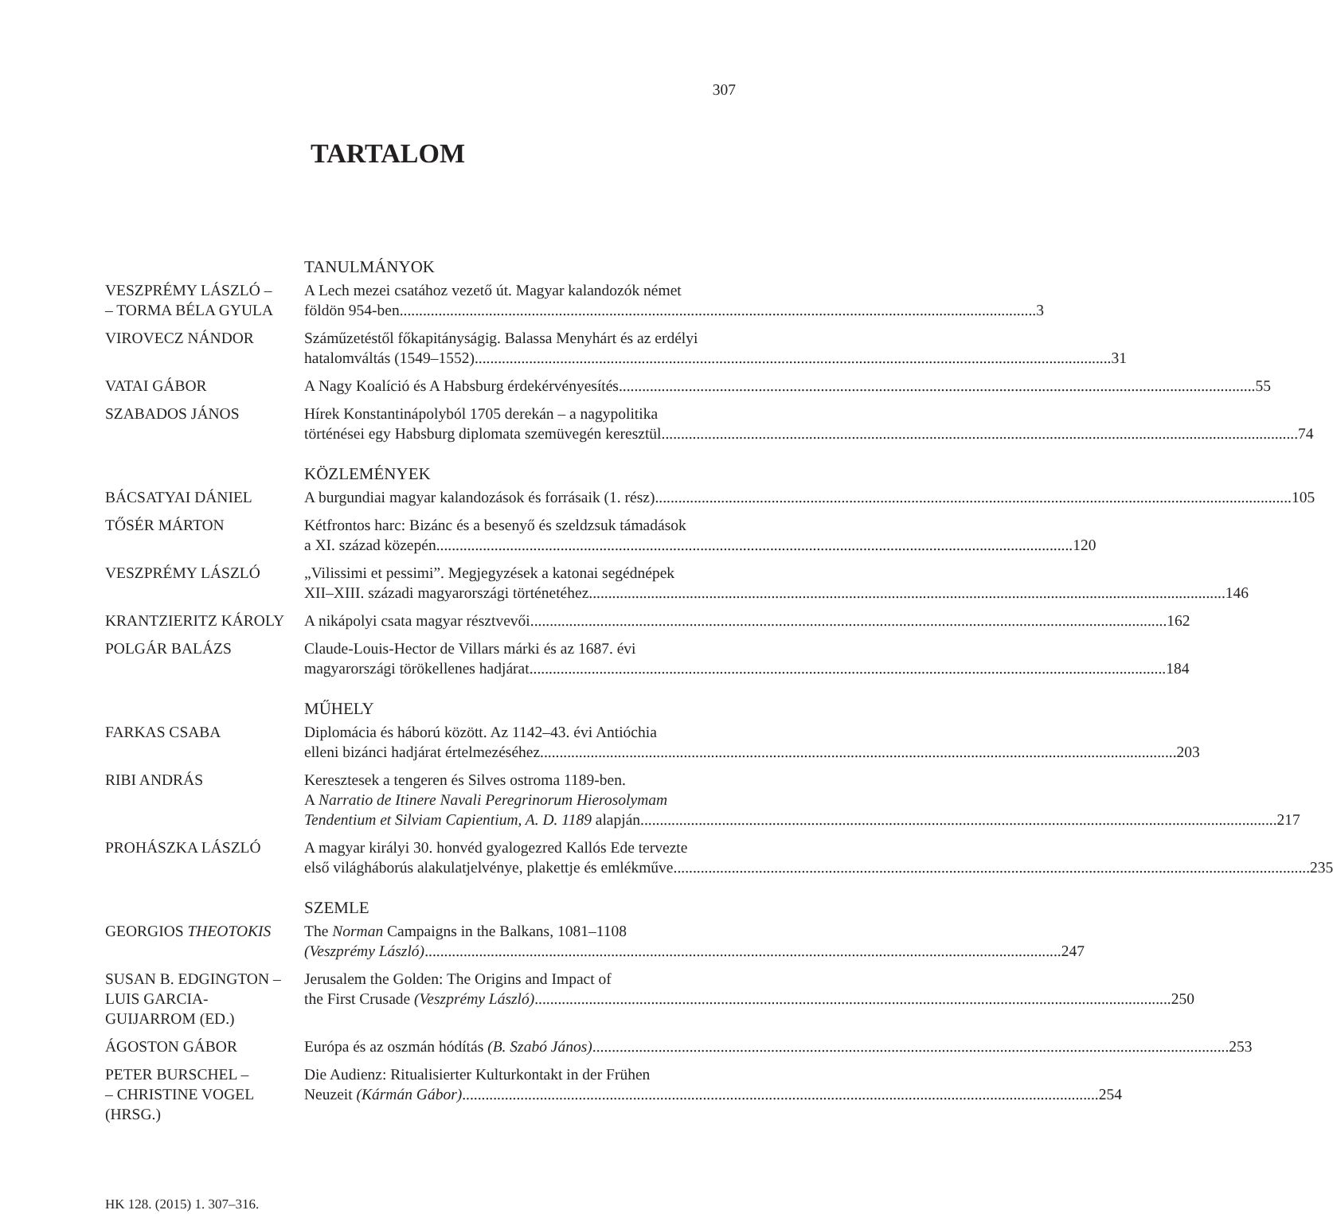307
TARTALOM
TANULMÁNYOK
VESZPRÉMY LÁSZLÓ –
– TORMA BÉLA GYULA
A Lech mezei csatához vezető út. Magyar kalandozók német
földön 954-ben 3
VIROVECZ NÁNDOR Száműzetéstől főkapitányságig. Balassa Menyhárt és az erdélyi
hatalomváltás (1549–1552) 31
VATAI GÁBOR A Nagy Koalíció és A Habsburg érdekérvényesítés 55
SZABADOS JÁNOS Hírek Konstantinápolyból 1705 derekán – a nagypolitika
történései egy Habsburg diplomata szemüvegén keresztül 74
KÖZLEMÉNYEK
BÁCSATYAI DÁNIEL A burgundiai magyar kalandozások és forrásaik (1. rész) 105
TŐSÉR MÁRTON Kétfrontos harc: Bizánc és a besenyő és szeldzsuk támadások
a XI. század közepén 120
VESZPRÉMY LÁSZLÓ „Vilissimi et pessimi”. Megjegyzések a katonai segédnépek
XII–XIII. századi magyarországi történetéhez 146
KRANTZIERITZ KÁROLY A nikápolyi csata magyar résztvevői 162
POLGÁR BALÁZS Claude-Louis-Hector de Villars márki és az 1687. évi
magyarországi törökellenes hadjárat 184
MŰHELY
FARKAS CSABA Diplomácia és háború között. Az 1142–43. évi Antióchia
elleni bizánci hadjárat értelmezéséhez 203
RIBI ANDRÁS Keresztesek a tengeren és Silves ostroma 1189-ben.
A Narratio de Itinere Navali Peregrinorum Hierosolymam
Tendentium et Silviam Capientium, A. D. 1189 alapján 217
PROHÁSZKA LÁSZLÓ A magyar királyi 30. honvéd gyalogezred Kallós Ede tervezte
első világháborús alakulatjelvénye, plakettje és emlékműve 235
SZEMLE
GEORGIOS THEOTOKIS The Norman Campaigns in the Balkans, 1081–1108
(Veszprémy László) 247
SUSAN B. EDGINGTON –
LUIS GARCIA-
GUIJARROM (ED.)
Jerusalem the Golden: The Origins and Impact of
the First Crusade (Veszprémy László) 250
ÁGOSTON GÁBOR Európa és az oszmán hódítás (B. Szabó János) 253
PETER BURSCHEL –
– CHRISTINE VOGEL
(HRSG.)
Die Audienz: Ritualisierter Kulturkontakt in der Frühen
Neuzeit (Kármán Gábor) 254
HK 128. (2015) 1. 307–316.